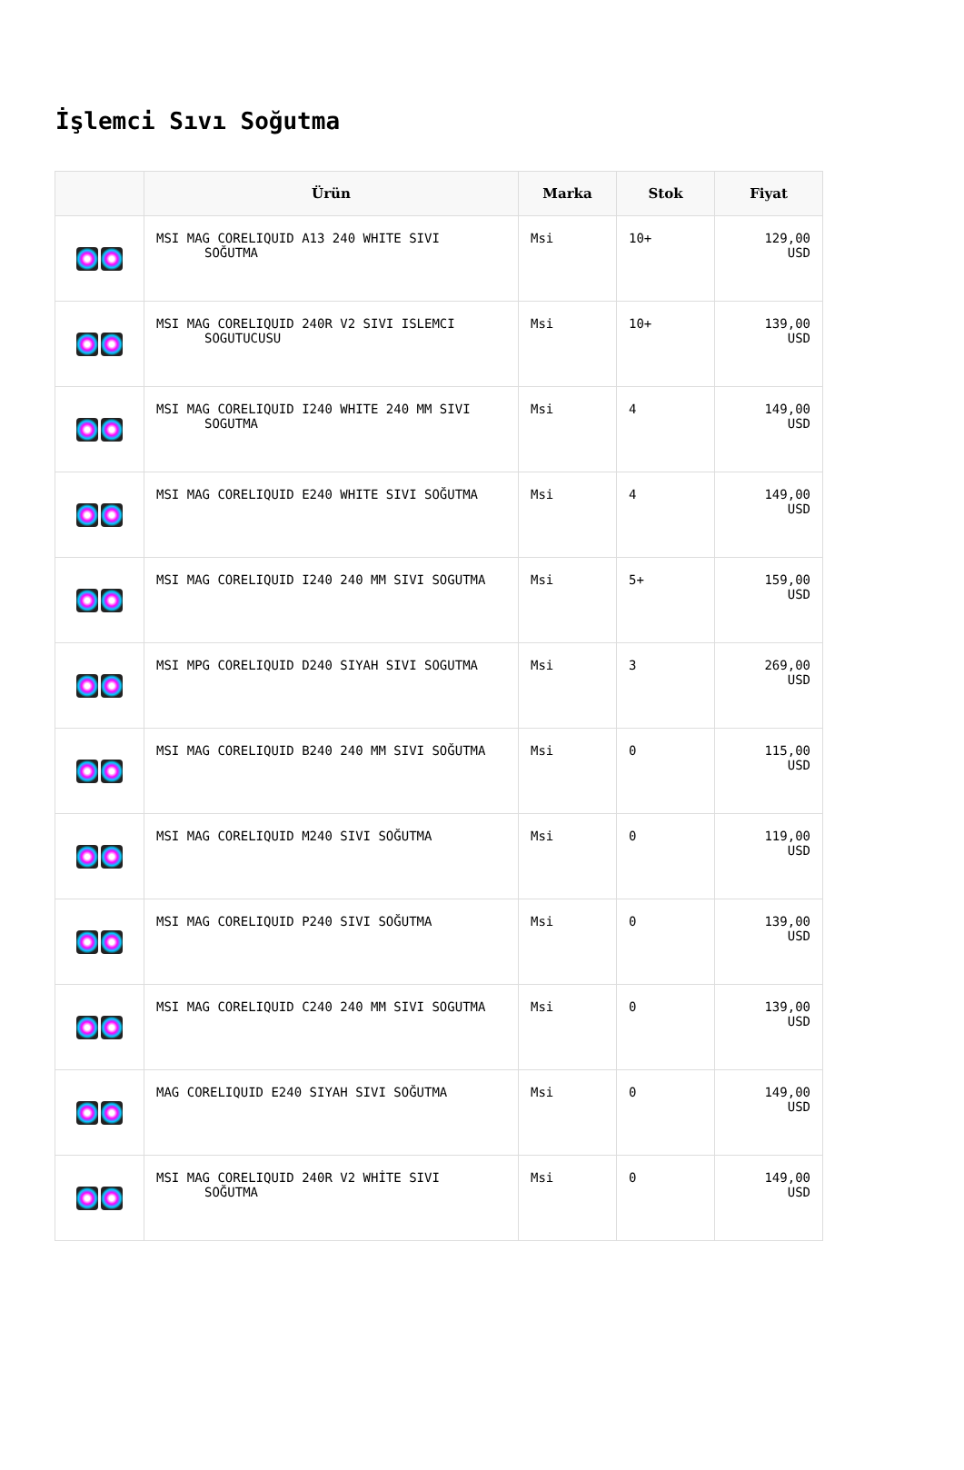İşlemci Sıvı Soğutma
| | Ürün | Marka | Stok | Fiyat |
| --- | --- | --- | --- | --- |
| | MSI MAG CORELIQUID A13 240 WHITE SIVI SOĞUTMA | Msi | 10+ | 129,00 USD |
| | MSI MAG CORELIQUID 240R V2 SIVI ISLEMCI SOGUTUCUSU | Msi | 10+ | 139,00 USD |
| | MSI MAG CORELIQUID I240 WHITE 240 MM SIVI SOGUTMA | Msi | 4 | 149,00 USD |
| | MSI MAG CORELIQUID E240 WHITE SIVI SOĞUTMA | Msi | 4 | 149,00 USD |
| | MSI MAG CORELIQUID I240 240 MM SIVI SOGUTMA | Msi | 5+ | 159,00 USD |
| | MSI MPG CORELIQUID D240 SIYAH SIVI SOGUTMA | Msi | 3 | 269,00 USD |
| | MSI MAG CORELIQUID B240 240 MM SIVI SOĞUTMA | Msi | 0 | 115,00 USD |
| | MSI MAG CORELIQUID M240 SIVI SOĞUTMA | Msi | 0 | 119,00 USD |
| | MSI MAG CORELIQUID P240 SIVI SOĞUTMA | Msi | 0 | 139,00 USD |
| | MSI MAG CORELIQUID C240 240 MM SIVI SOGUTMA | Msi | 0 | 139,00 USD |
| | MAG CORELIQUID E240 SIYAH SIVI SOĞUTMA | Msi | 0 | 149,00 USD |
| | MSI MAG CORELIQUID 240R V2 WHİTE SIVI SOĞUTMA | Msi | 0 | 149,00 USD |